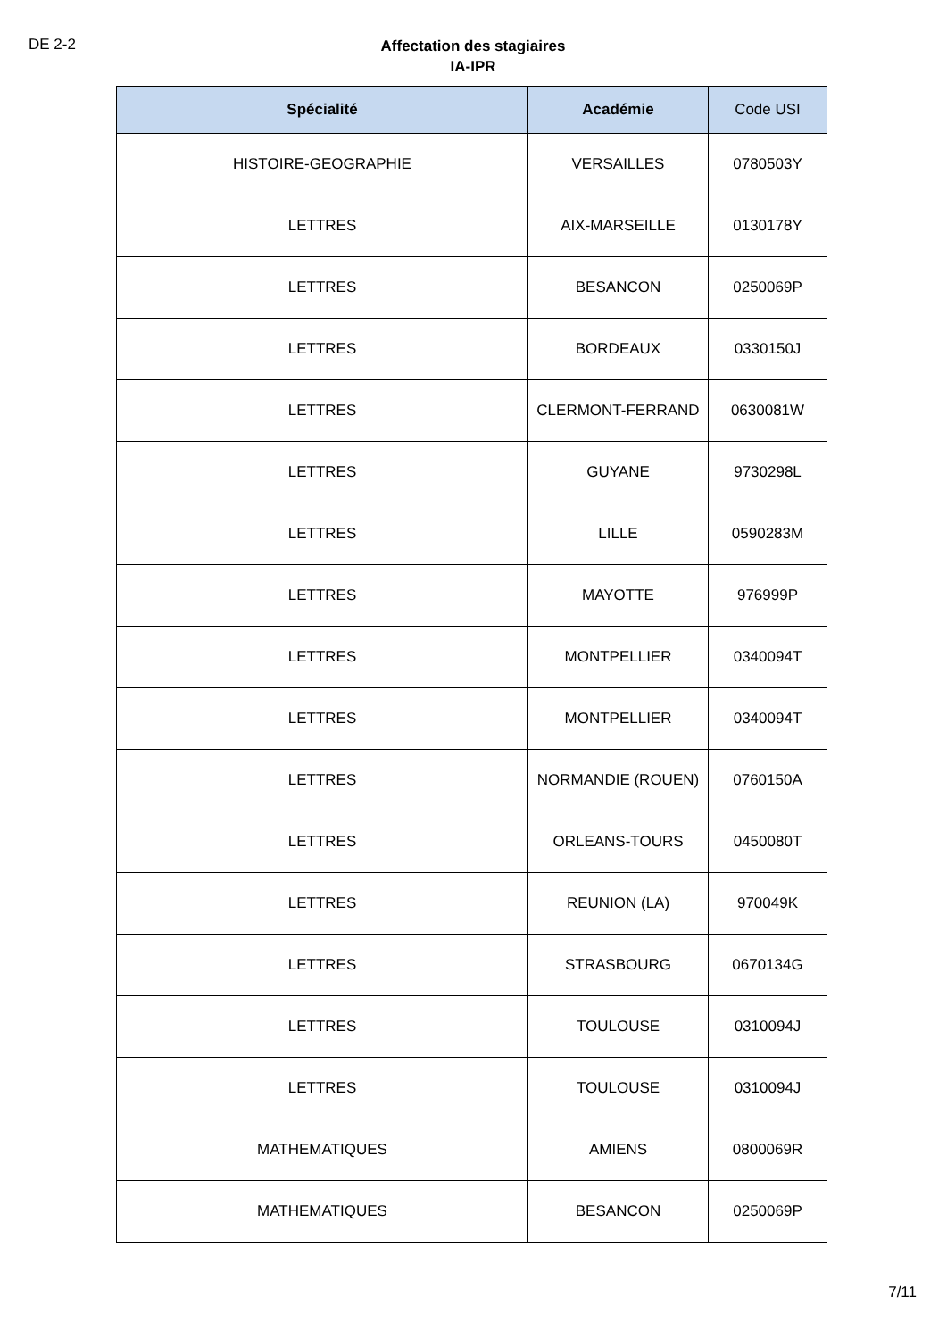DE 2-2
Affectation des stagiaires
IA-IPR
| Spécialité | Académie | Code USI |
| --- | --- | --- |
| HISTOIRE-GEOGRAPHIE | VERSAILLES | 0780503Y |
| LETTRES | AIX-MARSEILLE | 0130178Y |
| LETTRES | BESANCON | 0250069P |
| LETTRES | BORDEAUX | 0330150J |
| LETTRES | CLERMONT-FERRAND | 0630081W |
| LETTRES | GUYANE | 9730298L |
| LETTRES | LILLE | 0590283M |
| LETTRES | MAYOTTE | 976999P |
| LETTRES | MONTPELLIER | 0340094T |
| LETTRES | MONTPELLIER | 0340094T |
| LETTRES | NORMANDIE (ROUEN) | 0760150A |
| LETTRES | ORLEANS-TOURS | 0450080T |
| LETTRES | REUNION (LA) | 970049K |
| LETTRES | STRASBOURG | 0670134G |
| LETTRES | TOULOUSE | 0310094J |
| LETTRES | TOULOUSE | 0310094J |
| MATHEMATIQUES | AMIENS | 0800069R |
| MATHEMATIQUES | BESANCON | 0250069P |
7/11